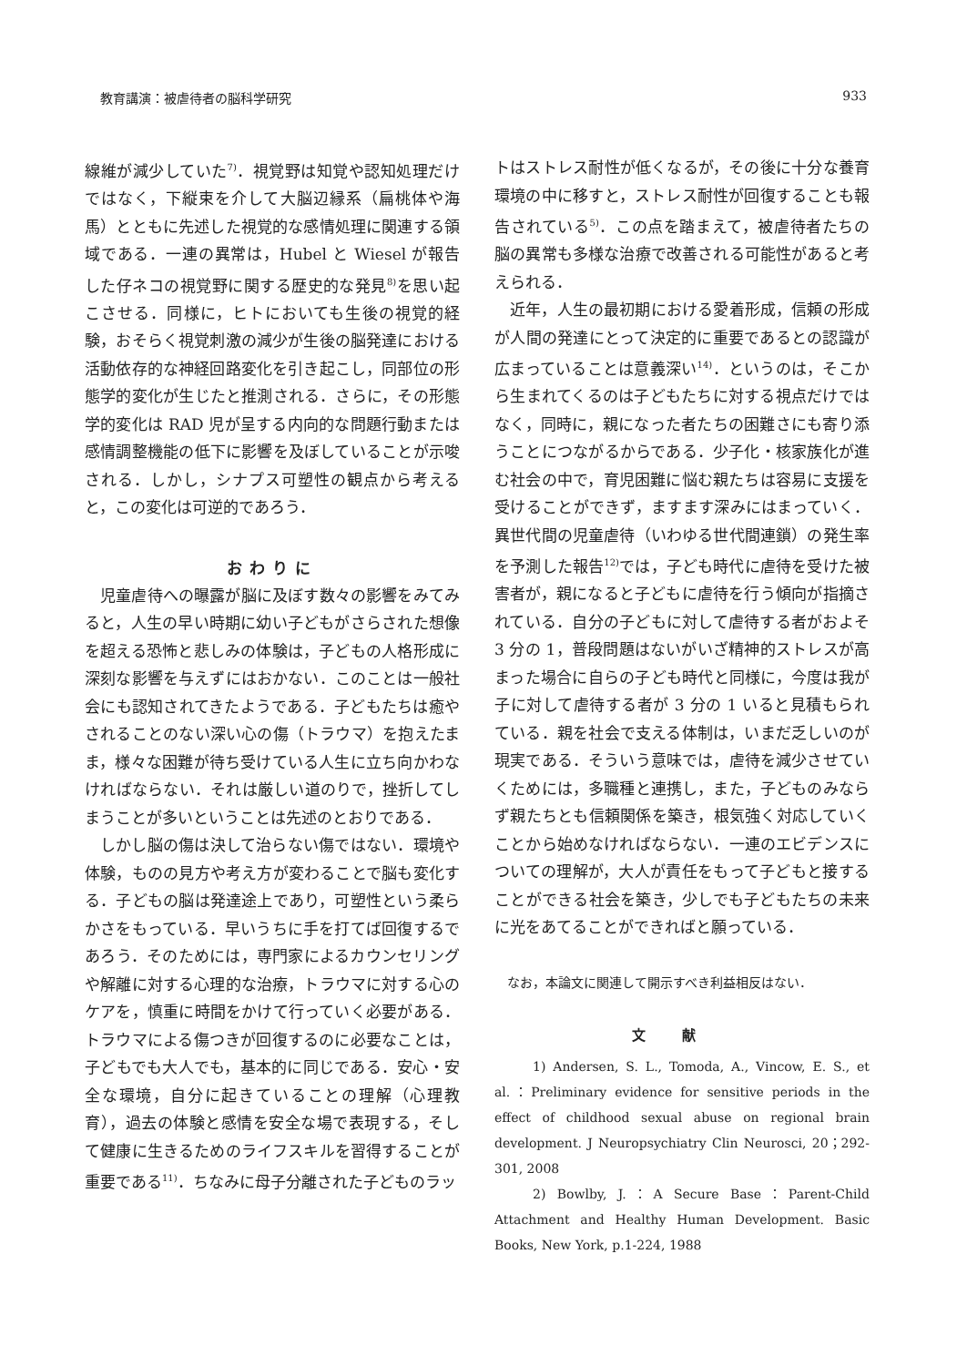教育講演：被虐待者の脳科学研究 933
線維が減少していた<sup>7)</sup>．視覚野は知覚や認知処理だけではなく，下縦束を介して大脳辺縁系（扁桃体や海馬）とともに先述した視覚的な感情処理に関連する領域である．一連の異常は，Hubel と Wiesel が報告した仔ネコの視覚野に関する歴史的な発見<sup>8)</sup>を思い起こさせる．同様に，ヒトにおいても生後の視覚的経験，おそらく視覚刺激の減少が生後の脳発達における活動依存的な神経回路変化を引き起こし，同部位の形態学的変化が生じたと推測される．さらに，その形態学的変化は RAD 児が呈する内向的な問題行動または感情調整機能の低下に影響を及ぼしていることが示唆される．しかし，シナプス可塑性の観点から考えると，この変化は可逆的であろう．
おわりに
児童虐待への曝露が脳に及ぼす数々の影響をみてみると，人生の早い時期に幼い子どもがさらされた想像を超える恐怖と悲しみの体験は，子どもの人格形成に深刻な影響を与えずにはおかない．このことは一般社会にも認知されてきたようである．子どもたちは癒やされることのない深い心の傷（トラウマ）を抱えたまま，様々な困難が待ち受けている人生に立ち向かわなければならない．それは厳しい道のりで，挫折してしまうことが多いということは先述のとおりである．
しかし脳の傷は決して治らない傷ではない．環境や体験，ものの見方や考え方が変わることで脳も変化する．子どもの脳は発達途上であり，可塑性という柔らかさをもっている．早いうちに手を打てば回復するであろう．そのためには，専門家によるカウンセリングや解離に対する心理的な治療，トラウマに対する心のケアを，慎重に時間をかけて行っていく必要がある．トラウマによる傷つきが回復するのに必要なことは，子どもでも大人でも，基本的に同じである．安心・安全な環境，自分に起きていることの理解（心理教育），過去の体験と感情を安全な場で表現する，そして健康に生きるためのライフスキルを習得することが重要である<sup>11)</sup>．ちなみに母子分離された子どものラッ
トはストレス耐性が低くなるが，その後に十分な養育環境の中に移すと，ストレス耐性が回復することも報告されている<sup>5)</sup>．この点を踏まえて，被虐待者たちの脳の異常も多様な治療で改善される可能性があると考えられる．
近年，人生の最初期における愛着形成，信頼の形成が人間の発達にとって決定的に重要であるとの認識が広まっていることは意義深い<sup>14)</sup>．というのは，そこから生まれてくるのは子どもたちに対する視点だけではなく，同時に，親になった者たちの困難さにも寄り添うことにつながるからである．少子化・核家族化が進む社会の中で，育児困難に悩む親たちは容易に支援を受けることができず，ますます深みにはまっていく．異世代間の児童虐待（いわゆる世代間連鎖）の発生率を予測した報告<sup>12)</sup>では，子ども時代に虐待を受けた被害者が，親になると子どもに虐待を行う傾向が指摘されている．自分の子どもに対して虐待する者がおよそ 3 分の 1，普段問題はないがいざ精神的ストレスが高まった場合に自らの子ども時代と同様に，今度は我が子に対して虐待する者が 3 分の 1 いると見積もられている．親を社会で支える体制は，いまだ乏しいのが現実である．そういう意味では，虐待を減少させていくためには，多職種と連携し，また，子どものみならず親たちとも信頼関係を築き，根気強く対応していくことから始めなければならない．一連のエビデンスについての理解が，大人が責任をもって子どもと接することができる社会を築き，少しでも子どもたちの未来に光をあてることができればと願っている．
なお，本論文に関連して開示すべき利益相反はない．
文献
1) Andersen, S. L., Tomoda, A., Vincow, E. S., et al.：Preliminary evidence for sensitive periods in the effect of childhood sexual abuse on regional brain development. J Neuropsychiatry Clin Neurosci, 20；292-301, 2008
2) Bowlby, J.：A Secure Base：Parent-Child Attachment and Healthy Human Development. Basic Books, New York, p.1-224, 1988